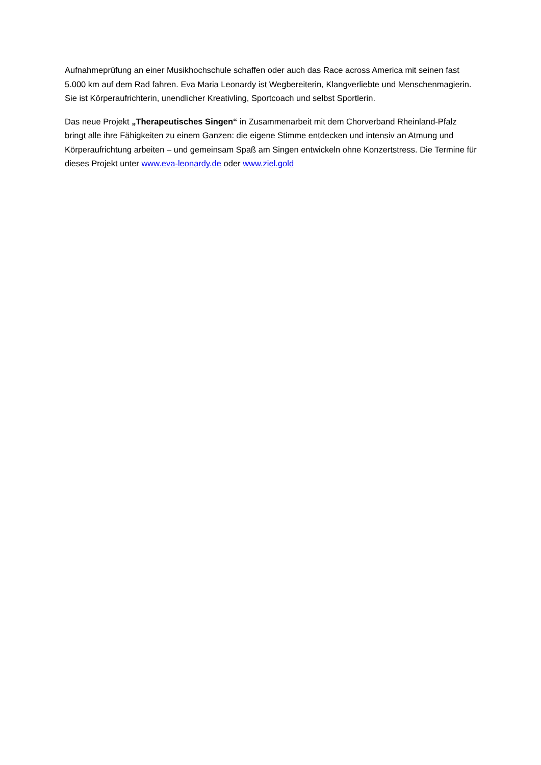Aufnahmeprüfung an einer Musikhochschule schaffen oder auch das Race across America mit seinen fast 5.000 km auf dem Rad fahren. Eva Maria Leonardy ist Wegbereiterin, Klangverliebte und Menschenmagierin. Sie ist Körperaufrichterin, unendlicher Kreativling, Sportcoach und selbst Sportlerin.
Das neue Projekt „Therapeutisches Singen“ in Zusammenarbeit mit dem Chorverband Rheinland-Pfalz bringt alle ihre Fähigkeiten zu einem Ganzen: die eigene Stimme entdecken und intensiv an Atmung und Körperaufrichtung arbeiten – und gemeinsam Spaß am Singen entwickeln ohne Konzertstress. Die Termine für dieses Projekt unter www.eva-leonardy.de oder www.ziel.gold